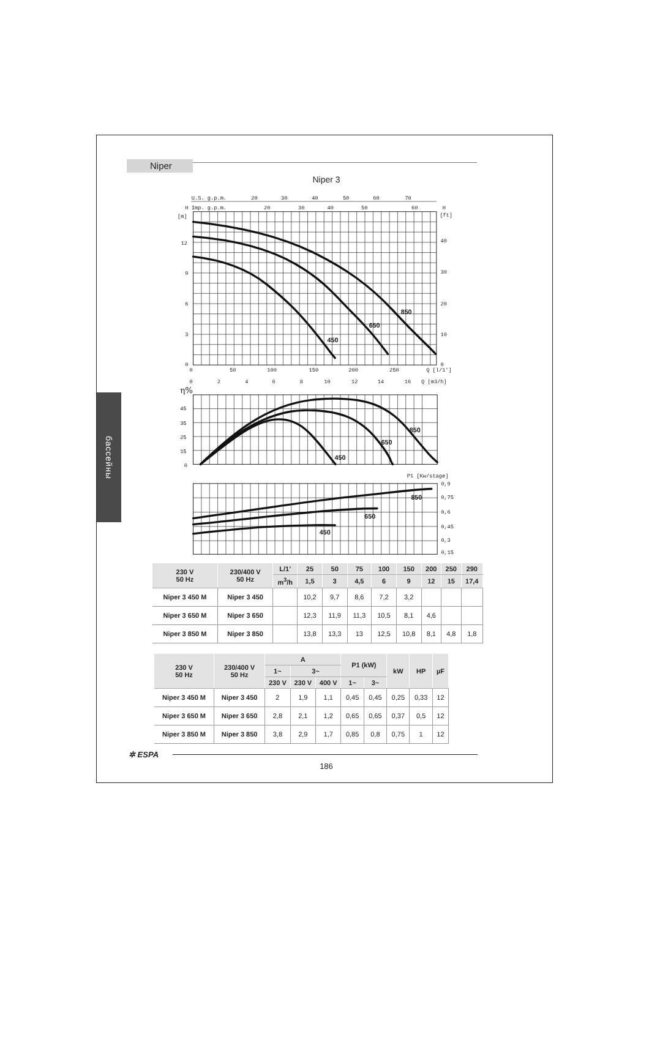Niper
Niper 3
бассейны
850
650
450
850
650
450
850
650
450
U.S. g.p.m.
20
30
40
50
60
70
H
Imp. g.p.m.
20
30
40
50
60
H
[m]
[ft]
12
9
6
3
0
40
30
20
10
0
0
50
100
150
200
250
Q [l/1']
0
2
4
6
8
10
12
14
16
Q [m3/h]
η%
45
35
25
15
0
P1 [Kw/stage]
0,9
0,75
0,6
0,45
0,3
0,15
| 230 V 50 Hz | 230/400 V 50 Hz | L/1’ | 25 | 50 | 75 | 100 | 150 | 200 | 250 | 290 |
| --- | --- | --- | --- | --- | --- | --- | --- | --- | --- | --- |
| | | m<sup>3</sup>/h | 1,5 | 3 | 4,5 | 6 | 9 | 12 | 15 | 17,4 |
| Niper 3 450 M | Niper 3 450 | | 10,2 | 9,7 | 8,6 | 7,2 | 3,2 | | | |
| Niper 3 650 M | Niper 3 650 | | 12,3 | 11,9 | 11,3 | 10,5 | 8,1 | 4,6 | | |
| Niper 3 850 M | Niper 3 850 | | 13,8 | 13,3 | 13 | 12,5 | 10,8 | 8,1 | 4,8 | 1,8 |
| 230 V 50 Hz | 230/400 V 50 Hz | A | | | P1 (kW) | | kW | HP | µF |
| --- | --- | --- | --- | --- | --- | --- | --- | --- | --- |
| | | 1~ | 3~ | | | | | | |
| | | 230 V | 230 V | 400 V | 1~ | 3~ | | | |
| Niper 3 450 M | Niper 3 450 | 2 | 1,9 | 1,1 | 0,45 | 0,45 | 0,25 | 0,33 | 12 |
| Niper 3 650 M | Niper 3 650 | 2,8 | 2,1 | 1,2 | 0,65 | 0,65 | 0,37 | 0,5 | 12 |
| Niper 3 850 M | Niper 3 850 | 3,8 | 2,9 | 1,7 | 0,85 | 0,8 | 0,75 | 1 | 12 |
✲ ESPA
186